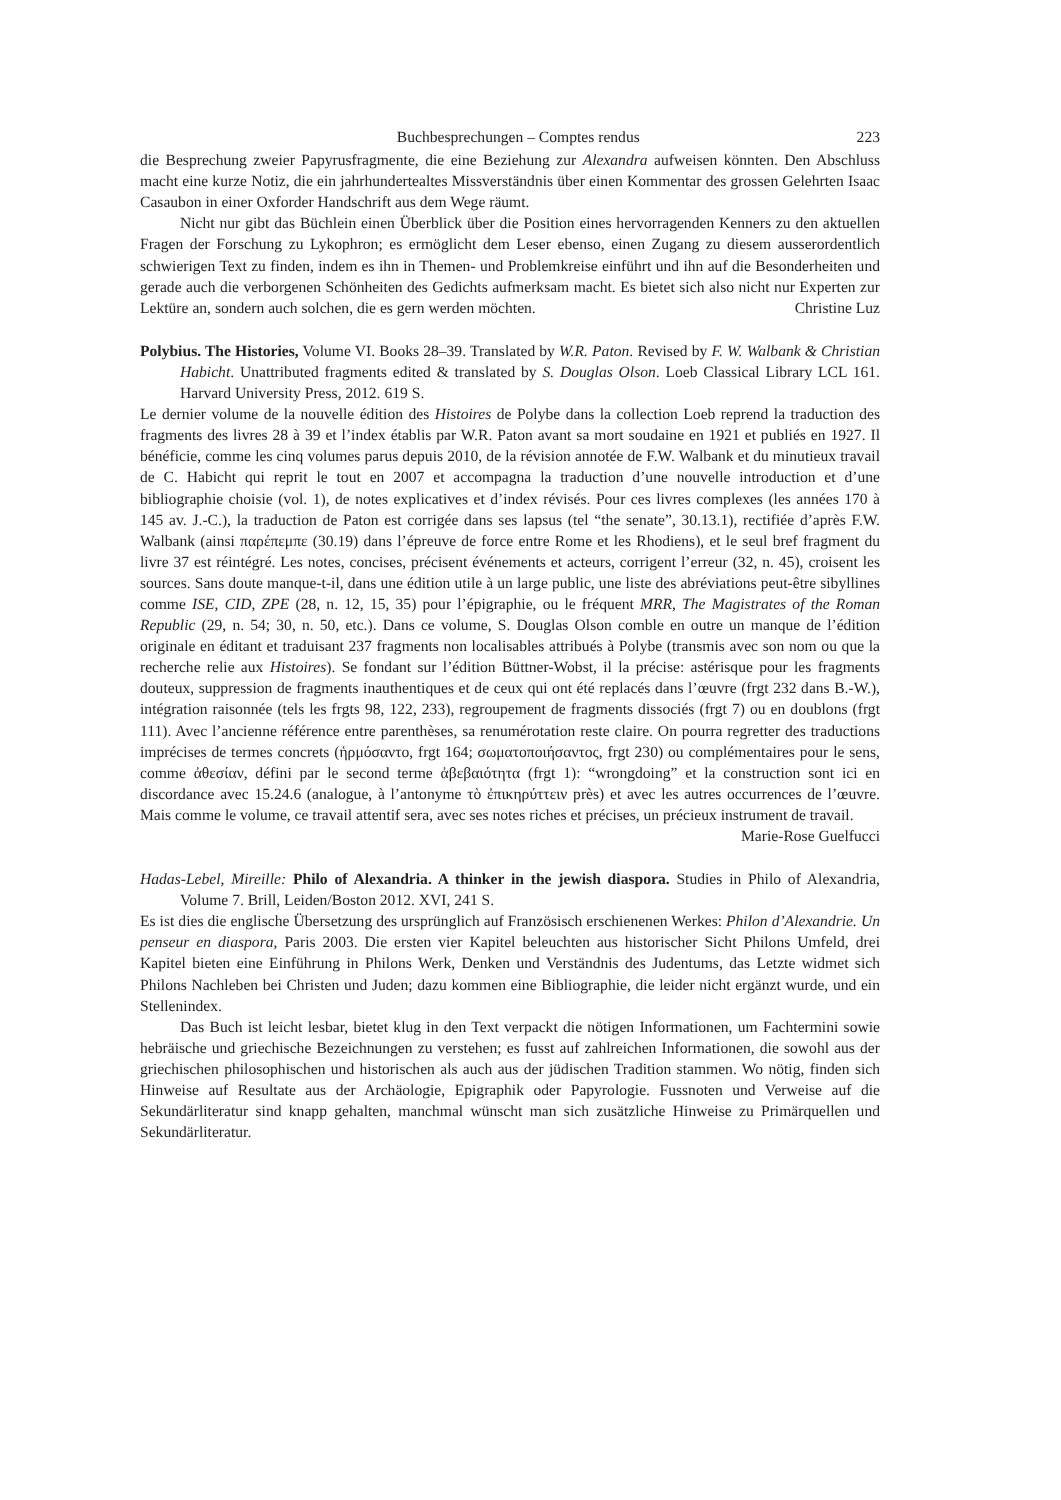Buchbesprechungen – Comptes rendus 223
die Besprechung zweier Papyrusfragmente, die eine Beziehung zur Alexandra aufweisen könnten. Den Abschluss macht eine kurze Notiz, die ein jahrhundertealtes Missverständnis über einen Kommentar des grossen Gelehrten Isaac Casaubon in einer Oxforder Handschrift aus dem Wege räumt.
Nicht nur gibt das Büchlein einen Überblick über die Position eines hervorragenden Kenners zu den aktuellen Fragen der Forschung zu Lykophron; es ermöglicht dem Leser ebenso, einen Zugang zu diesem ausserordentlich schwierigen Text zu finden, indem es ihn in Themen- und Problemkreise einführt und ihn auf die Besonderheiten und gerade auch die verborgenen Schönheiten des Gedichts aufmerksam macht. Es bietet sich also nicht nur Experten zur Lektüre an, sondern auch solchen, die es gern werden möchten. Christine Luz
Polybius. The Histories, Volume VI. Books 28–39. Translated by W.R. Paton. Revised by F. W. Walbank & Christian Habicht. Unattributed fragments edited & translated by S. Douglas Olson. Loeb Classical Library LCL 161. Harvard University Press, 2012. 619 S.
Le dernier volume de la nouvelle édition des Histoires de Polybe dans la collection Loeb reprend la traduction des fragments des livres 28 à 39 et l’index établis par W.R. Paton avant sa mort soudaine en 1921 et publiés en 1927. Il bénéficie, comme les cinq volumes parus depuis 2010, de la révision annotée de F.W. Walbank et du minutieux travail de C. Habicht qui reprit le tout en 2007 et accompagna la traduction d’une nouvelle introduction et d’une bibliographie choisie (vol. 1), de notes explicatives et d’index révisés. Pour ces livres complexes (les années 170 à 145 av. J.-C.), la traduction de Paton est corrigée dans ses lapsus (tel “the senate”, 30.13.1), rectifiée d’après F.W. Walbank (ainsi παρέπεμπε (30.19) dans l’épreuve de force entre Rome et les Rhodiens), et le seul bref fragment du livre 37 est réintégré. Les notes, concises, précisent événements et acteurs, corrigent l’erreur (32, n. 45), croisent les sources. Sans doute manque-t-il, dans une édition utile à un large public, une liste des abréviations peut-être sibyllines comme ISE, CID, ZPE (28, n. 12, 15, 35) pour l’épigraphie, ou le fréquent MRR, The Magistrates of the Roman Republic (29, n. 54; 30, n. 50, etc.). Dans ce volume, S. Douglas Olson comble en outre un manque de l’édition originale en éditant et traduisant 237 fragments non localisables attribués à Polybe (transmis avec son nom ou que la recherche relie aux Histoires). Se fondant sur l’édition Büttner-Wobst, il la précise: astérisque pour les fragments douteux, suppression de fragments inauthentiques et de ceux qui ont été replacés dans l’œuvre (frgt 232 dans B.-W.), intégration raisonnée (tels les frgts 98, 122, 233), regroupement de fragments dissociés (frgt 7) ou en doublons (frgt 111). Avec l’ancienne référence entre parenthèses, sa renumérotation reste claire. On pourra regretter des traductions imprécises de termes concrets (ἡρμόσαντο, frgt 164; σωματοποιήσαντος, frgt 230) ou complémentaires pour le sens, comme ἀθεσίαν, défini par le second terme ἀβεβαιότητα (frgt 1): “wrongdoing” et la construction sont ici en discordance avec 15.24.6 (analogue, à l’antonyme τὸ ἐπικηρύττειν près) et avec les autres occurrences de l’œuvre. Mais comme le volume, ce travail attentif sera, avec ses notes riches et précises, un précieux instrument de travail.
Marie-Rose Guelfucci
Hadas-Lebel, Mireille: Philo of Alexandria. A thinker in the jewish diaspora. Studies in Philo of Alexandria, Volume 7. Brill, Leiden/Boston 2012. XVI, 241 S.
Es ist dies die englische Übersetzung des ursprünglich auf Französisch erschienenen Werkes: Philon d’Alexandrie. Un penseur en diaspora, Paris 2003. Die ersten vier Kapitel beleuchten aus historischer Sicht Philons Umfeld, drei Kapitel bieten eine Einführung in Philons Werk, Denken und Verständnis des Judentums, das Letzte widmet sich Philons Nachleben bei Christen und Juden; dazu kommen eine Bibliographie, die leider nicht ergänzt wurde, und ein Stellenindex.
Das Buch ist leicht lesbar, bietet klug in den Text verpackt die nötigen Informationen, um Fachtermini sowie hebräische und griechische Bezeichnungen zu verstehen; es fusst auf zahlreichen Informationen, die sowohl aus der griechischen philosophischen und historischen als auch aus der jüdischen Tradition stammen. Wo nötig, finden sich Hinweise auf Resultate aus der Archäologie, Epigraphik oder Papyrologie. Fussnoten und Verweise auf die Sekundärliteratur sind knapp gehalten, manchmal wünscht man sich zusätzliche Hinweise zu Primärquellen und Sekundärliteratur.